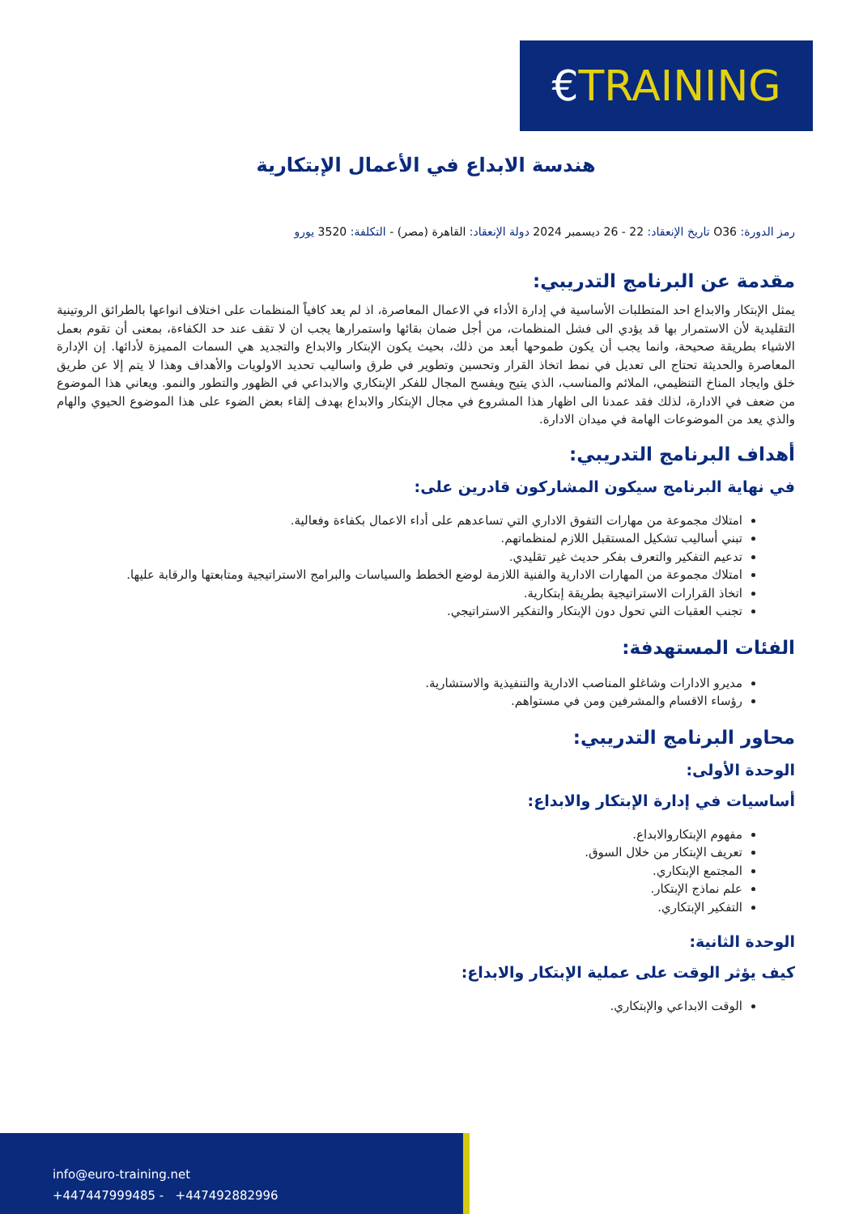€ TRAINING
هندسة الابداع في الأعمال الإبتكارية
رمز الدورة: O36 تاريخ الإنعقاد: 22 - 26 ديسمبر 2024 دولة الإنعقاد: القاهرة (مصر) - التكلفة: 3520 يورو
مقدمة عن البرنامج التدريبي:
يمثل الإبتكار والابداع احد المتطلبات الأساسية في إدارة الأداء في الاعمال المعاصرة، اذ لم يعد كافياً المنظمات على اختلاف انواعها بالطرائق الروتينية التقليدية لأن الاستمرار بها قد يؤدي الى فشل المنظمات، من أجل ضمان بقائها واستمرارها يجب ان لا تقف عند حد الكفاءة، بمعنى أن تقوم بعمل الاشياء بطريقة صحيحة، وانما يجب أن يكون طموحها أبعد من ذلك، بحيث يكون الإبتكار والابداع والتجديد هي السمات المميزة لأدائها. إن الإدارة المعاصرة والحديثة تحتاج الى تعديل في نمط اتخاذ القرار وتحسين وتطوير في طرق واساليب تحديد الاولويات والأهداف وهذا لا يتم إلا عن طريق خلق وايجاد المناخ التنظيمي، الملائم والمناسب، الذي يتيح ويفسح المجال للفكر الإبتكاري والابداعي في الظهور والتطور والنمو. ويعاني هذا الموضوع من ضعف في الادارة، لذلك فقد عمدنا الى اظهار هذا المشروع في مجال الإبتكار والابداع بهدف إلقاء بعض الضوء على هذا الموضوع الحيوي والهام والذي يعد من الموضوعات الهامة في ميدان الادارة.
أهداف البرنامج التدريبي:
في نهاية البرنامج سيكون المشاركون قادرين على:
امتلاك مجموعة من مهارات التفوق الاداري التي تساعدهم على أداء الاعمال بكفاءة وفعالية.
تبني أساليب تشكيل المستقبل اللازم لمنظماتهم.
تدعيم التفكير والتعرف بفكر حديث غير تقليدي.
امتلاك مجموعة من المهارات الادارية والفنية اللازمة لوضع الخطط والسياسات والبرامج الاستراتيجية ومتابعتها والرقابة عليها.
اتخاذ القرارات الاستراتيجية بطريقة إبتكارية.
تجنب العقبات التي تحول دون الإبتكار والتفكير الاستراتيجي.
الفئات المستهدفة:
مديرو الادارات وشاغلو المناصب الادارية والتنفيذية والاستشارية.
رؤساء الاقسام والمشرفين ومن في مستواهم.
محاور البرنامج التدريبي:
الوحدة الأولى:
أساسيات في إدارة الإبتكار والابداع:
مفهوم الإبتكاروالابداع.
تعريف الإبتكار من خلال السوق.
المجتمع الإبتكاري.
علم نماذج الإبتكار.
التفكير الإبتكاري.
الوحدة الثانية:
كيف يؤثر الوقت على عملية الإبتكار والابداع:
الوقت الابداعي والإبتكاري.
info@euro-training.net
+447447999485 - +447492882996